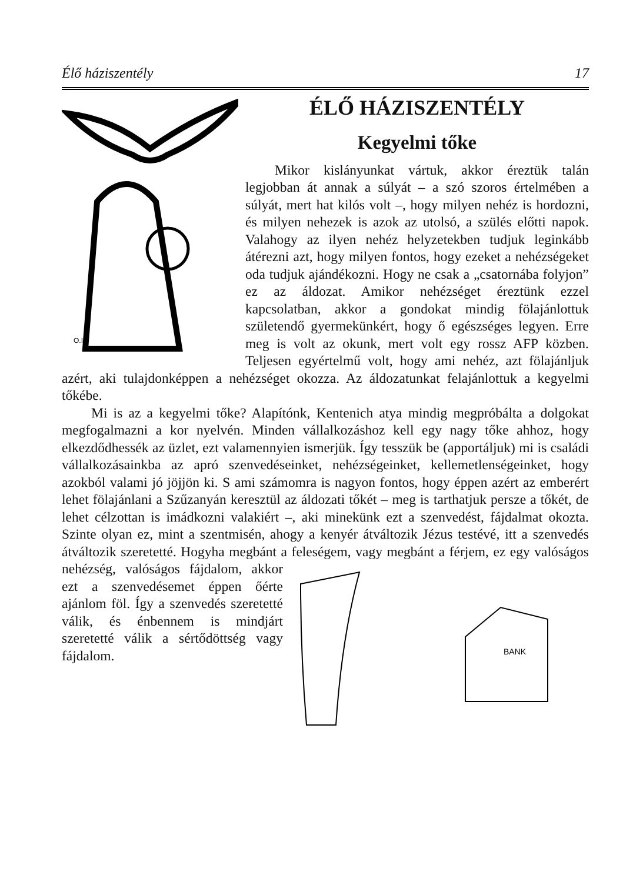Élő háziszentély 17
O.I.
ÉLŐ HÁZISZENTÉLY
Kegyelmi tőke
Mikor kislányunkat vártuk, akkor éreztük talán legjobban át annak a súlyát – a szó szoros értelmében a súlyát, mert hat kilós volt –, hogy milyen nehéz is hordozni, és milyen nehezek is azok az utolsó, a szülés előtti napok. Valahogy az ilyen nehéz helyzetekben tudjuk leginkább átérezni azt, hogy milyen fontos, hogy ezeket a nehézségeket oda tudjuk ajándékozni. Hogy ne csak a „csatornába folyjon” ez az áldozat. Amikor nehézséget éreztünk ezzel kapcsolatban, akkor a gondokat mindig fölajánlottuk születendő gyermekünkért, hogy ő egészséges legyen. Erre meg is volt az okunk, mert volt egy rossz AFP közben. Teljesen egyértelmű volt, hogy ami nehéz, azt fölajánljuk azért, aki tulajdonképpen a nehézséget okozza. Az áldozatunkat felajánlottuk a kegyelmi tőkébe.
Mi is az a kegyelmi tőke? Alapítónk, Kentenich atya mindig megpróbálta a dolgokat megfogalmazni a kor nyelvén. Minden vállalkozáshoz kell egy nagy tőke ahhoz, hogy elkezdődhessék az üzlet, ezt valamennyien ismerjük. Így tesszük be (apportáljuk) mi is családi vállalkozásainkba az apró szenvedéseinket, nehézségeinket, kellemetlenségeinket, hogy azokból valami jó jöjjön ki. S ami számomra is nagyon fontos, hogy éppen azért az emberért lehet fölajánlani a Szűzanyán keresztül az áldozati tőkét – meg is tarthatjuk persze a tőkét, de lehet célzottan is imádkozni valakiért –, aki minekünk ezt a szenvedést, fájdalmat okozta. Szinte olyan ez, mint a szentmisén, ahogy a kenyér átváltozik Jézus testévé, itt a szenvedés átváltozik szeretetté. Hogyha megbánt a feleségem, vagy megbánt a férjem, ez egy
BANK
valóságos nehézség, valóságos fájdalom, akkor ezt a szenvedésemet éppen őérte ajánlom föl. Így a szenvedés szeretetté válik, és énbennem is mindjárt szeretetté válik a sértődöttség vagy fájdalom.